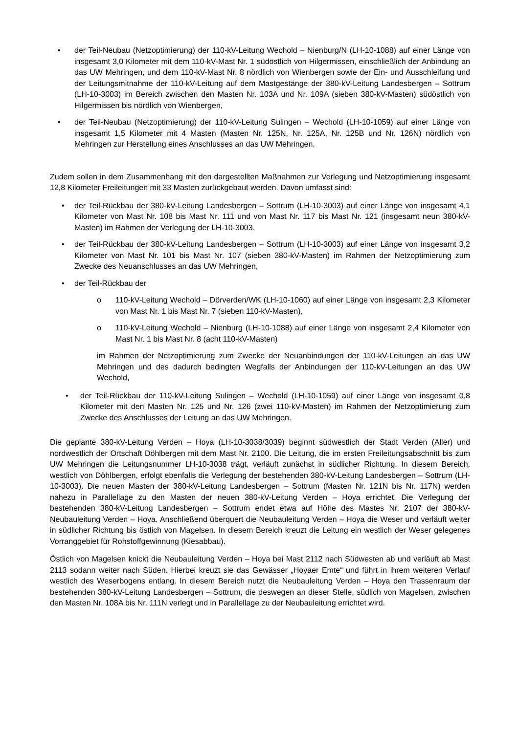• der Teil-Neubau (Netzoptimierung) der 110-kV-Leitung Wechold – Nienburg/N (LH-10-1088) auf einer Länge von insgesamt 3,0 Kilometer mit dem 110-kV-Mast Nr. 1 südöstlich von Hilgermissen, einschließlich der Anbindung an das UW Mehringen, und dem 110-kV-Mast Nr. 8 nördlich von Wienbergen sowie der Ein- und Ausschleifung und der Leitungsmitnahme der 110-kV-Leitung auf dem Mastgestänge der 380-kV-Leitung Landesbergen – Sottrum (LH-10-3003) im Bereich zwischen den Masten Nr. 103A und Nr. 109A (sieben 380-kV-Masten) südöstlich von Hilgermissen bis nördlich von Wienbergen,
• der Teil-Neubau (Netzoptimierung) der 110-kV-Leitung Sulingen – Wechold (LH-10-1059) auf einer Länge von insgesamt 1,5 Kilometer mit 4 Masten (Masten Nr. 125N, Nr. 125A, Nr. 125B und Nr. 126N) nördlich von Mehringen zur Herstellung eines Anschlusses an das UW Mehringen.
Zudem sollen in dem Zusammenhang mit den dargestellten Maßnahmen zur Verlegung und Netzoptimierung insgesamt 12,8 Kilometer Freileitungen mit 33 Masten zurückgebaut werden. Davon umfasst sind:
• der Teil-Rückbau der 380-kV-Leitung Landesbergen – Sottrum (LH-10-3003) auf einer Länge von insgesamt 4,1 Kilometer von Mast Nr. 108 bis Mast Nr. 111 und von Mast Nr. 117 bis Mast Nr. 121 (insgesamt neun 380-kV-Masten) im Rahmen der Verlegung der LH-10-3003,
• der Teil-Rückbau der 380-kV-Leitung Landesbergen – Sottrum (LH-10-3003) auf einer Länge von insgesamt 3,2 Kilometer von Mast Nr. 101 bis Mast Nr. 107 (sieben 380-kV-Masten) im Rahmen der Netzoptimierung zum Zwecke des Neuanschlusses an das UW Mehringen,
• der Teil-Rückbau der
o 110-kV-Leitung Wechold – Dörverden/WK (LH-10-1060) auf einer Länge von insgesamt 2,3 Kilometer von Mast Nr. 1 bis Mast Nr. 7 (sieben 110-kV-Masten),
o 110-kV-Leitung Wechold – Nienburg (LH-10-1088) auf einer Länge von insgesamt 2,4 Kilometer von Mast Nr. 1 bis Mast Nr. 8 (acht 110-kV-Masten)
im Rahmen der Netzoptimierung zum Zwecke der Neuanbindungen der 110-kV-Leitungen an das UW Mehringen und des dadurch bedingten Wegfalls der Anbindungen der 110-kV-Leitungen an das UW Wechold,
• der Teil-Rückbau der 110-kV-Leitung Sulingen – Wechold (LH-10-1059) auf einer Länge von insgesamt 0,8 Kilometer mit den Masten Nr. 125 und Nr. 126 (zwei 110-kV-Masten) im Rahmen der Netzoptimierung zum Zwecke des Anschlusses der Leitung an das UW Mehringen.
Die geplante 380-kV-Leitung Verden – Hoya (LH-10-3038/3039) beginnt südwestlich der Stadt Verden (Aller) und nordwestlich der Ortschaft Döhlbergen mit dem Mast Nr. 2100. Die Leitung, die im ersten Freileitungsabschnitt bis zum UW Mehringen die Leitungsnummer LH-10-3038 trägt, verläuft zunächst in südlicher Richtung. In diesem Bereich, westlich von Döhlbergen, erfolgt ebenfalls die Verlegung der bestehenden 380-kV-Leitung Landesbergen – Sottrum (LH-10-3003). Die neuen Masten der 380-kV-Leitung Landesbergen – Sottrum (Masten Nr. 121N bis Nr. 117N) werden nahezu in Parallellage zu den Masten der neuen 380-kV-Leitung Verden – Hoya errichtet. Die Verlegung der bestehenden 380-kV-Leitung Landesbergen – Sottrum endet etwa auf Höhe des Mastes Nr. 2107 der 380-kV-Neubauleitung Verden – Hoya. Anschließend überquert die Neubauleitung Verden – Hoya die Weser und verläuft weiter in südlicher Richtung bis östlich von Magelsen. In diesem Bereich kreuzt die Leitung ein westlich der Weser gelegenes Vorranggebiet für Rohstoffgewinnung (Kiesabbau).
Östlich von Magelsen knickt die Neubauleitung Verden – Hoya bei Mast 2112 nach Südwesten ab und verläuft ab Mast 2113 sodann weiter nach Süden. Hierbei kreuzt sie das Gewässer „Hoyaer Emte“ und führt in ihrem weiteren Verlauf westlich des Weserbogens entlang. In diesem Bereich nutzt die Neubauleitung Verden – Hoya den Trassenraum der bestehenden 380-kV-Leitung Landesbergen – Sottrum, die deswegen an dieser Stelle, südlich von Magelsen, zwischen den Masten Nr. 108A bis Nr. 111N verlegt und in Parallellage zu der Neubauleitung errichtet wird.